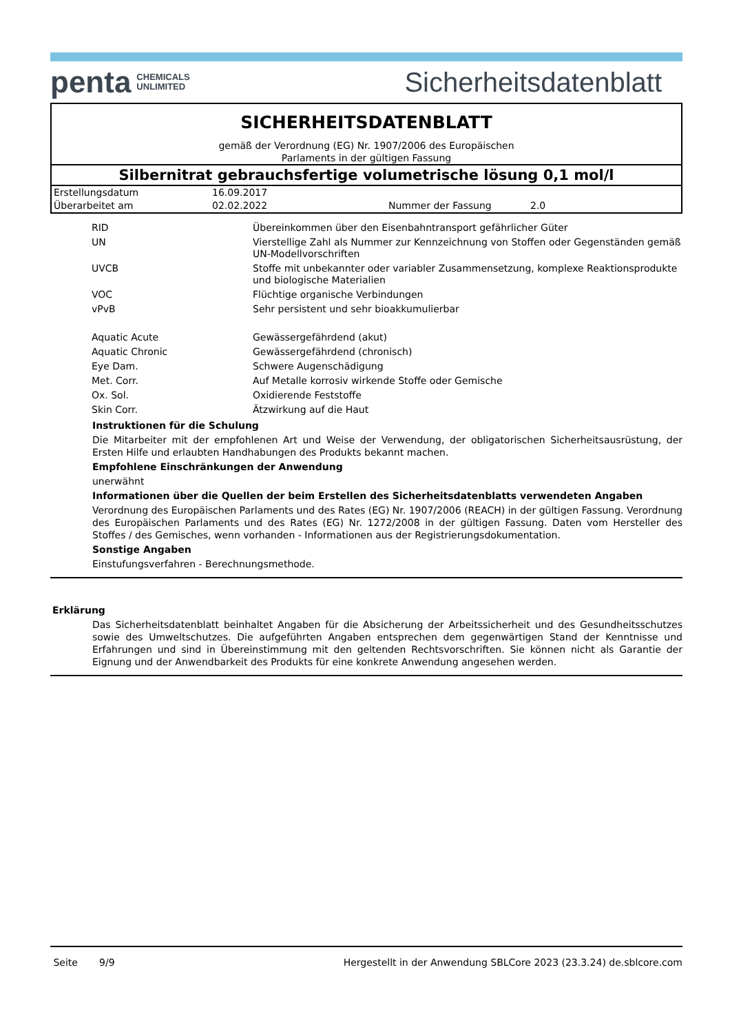penta CHEMICALS
UNLIMITED
Sicherheitsdatenblatt
SICHERHEITSDATENBLATT
gemäß der Verordnung (EG) Nr. 1907/2006 des Europäischen
Parlaments in der gültigen Fassung
Silbernitrat gebrauchsfertige volumetrische lösung 0,1 mol/l
| Erstellungsdatum | 16.09.2017 | | |
| Überarbeitet am | 02.02.2022 | Nummer der Fassung | 2.0 |
| RID | Übereinkommen über den Eisenbahntransport gefährlicher Güter |
| UN | Vierstellige Zahl als Nummer zur Kennzeichnung von Stoffen oder Gegenständen gemäß UN-Modellvorschriften |
| UVCB | Stoffe mit unbekannter oder variabler Zusammensetzung, komplexe Reaktionsprodukte und biologische Materialien |
| VOC | Flüchtige organische Verbindungen |
| vPvB | Sehr persistent und sehr bioakkumulierbar |
| Aquatic Acute | Gewässergefährdend (akut) |
| Aquatic Chronic | Gewässergefährdend (chronisch) |
| Eye Dam. | Schwere Augenschädigung |
| Met. Corr. | Auf Metalle korrosiv wirkende Stoffe oder Gemische |
| Ox. Sol. | Oxidierende Feststoffe |
| Skin Corr. | Ätzwirkung auf die Haut |
Instruktionen für die Schulung
Die Mitarbeiter mit der empfohlenen Art und Weise der Verwendung, der obligatorischen Sicherheitsausrüstung, der Ersten Hilfe und erlaubten Handhabungen des Produkts bekannt machen.
Empfohlene Einschränkungen der Anwendung
unerwähnt
Informationen über die Quellen der beim Erstellen des Sicherheitsdatenblatts verwendeten Angaben
Verordnung des Europäischen Parlaments und des Rates (EG) Nr. 1907/2006 (REACH) in der gültigen Fassung. Verordnung des Europäischen Parlaments und des Rates (EG) Nr. 1272/2008 in der gültigen Fassung. Daten vom Hersteller des Stoffes / des Gemisches, wenn vorhanden - Informationen aus der Registrierungsdokumentation.
Sonstige Angaben
Einstufungsverfahren - Berechnungsmethode.
Erklärung
Das Sicherheitsdatenblatt beinhaltet Angaben für die Absicherung der Arbeitssicherheit und des Gesundheitsschutzes sowie des Umweltschutzes. Die aufgeführten Angaben entsprechen dem gegenwärtigen Stand der Kenntnisse und Erfahrungen und sind in Übereinstimmung mit den geltenden Rechtsvorschriften. Sie können nicht als Garantie der Eignung und der Anwendbarkeit des Produkts für eine konkrete Anwendung angesehen werden.
Seite 9/9 Hergestellt in der Anwendung SBLCore 2023 (23.3.24) de.sblcore.com